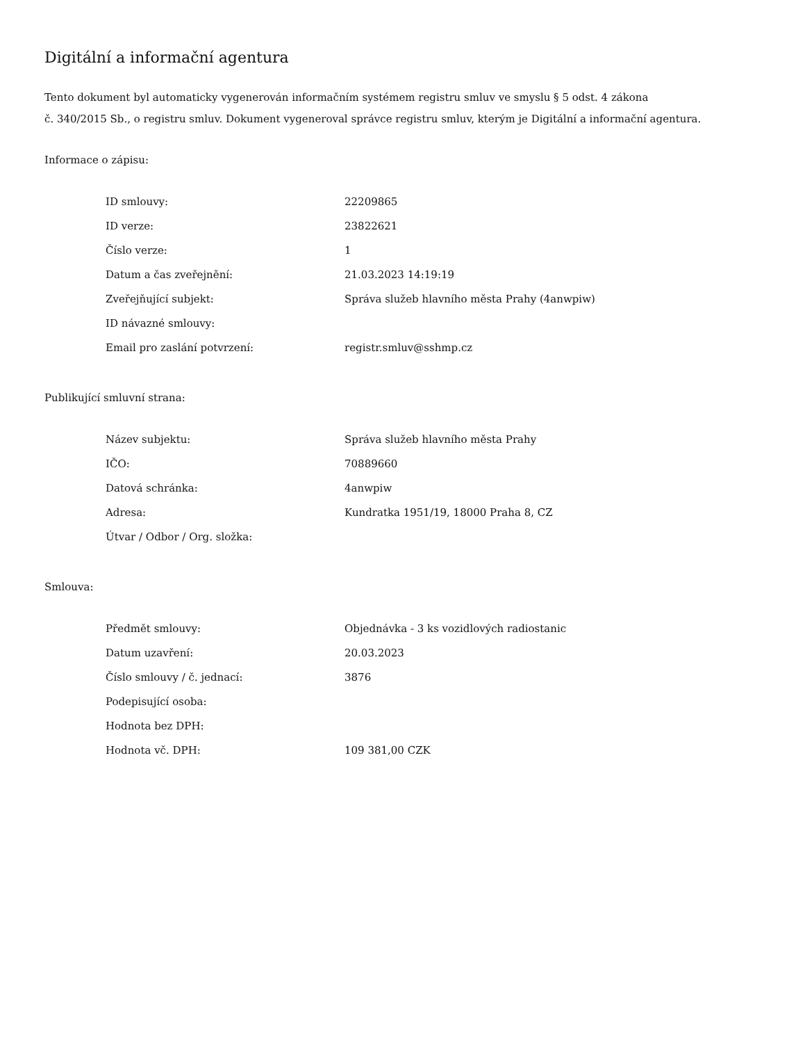Digitální a informační agentura
Tento dokument byl automaticky vygenerován informačním systémem registru smluv ve smyslu § 5 odst. 4 zákona
č. 340/2015 Sb., o registru smluv. Dokument vygeneroval správce registru smluv, kterým je Digitální a informační agentura.
Informace o zápisu:
| ID smlouvy: | 22209865 |
| ID verze: | 23822621 |
| Číslo verze: | 1 |
| Datum a čas zveřejnění: | 21.03.2023 14:19:19 |
| Zveřejňující subjekt: | Správa služeb hlavního města Prahy (4anwpiw) |
| ID návazné smlouvy: | |
| Email pro zaslání potvrzení: | registr.smluv@sshmp.cz |
Publikující smluvní strana:
| Název subjektu: | Správa služeb hlavního města Prahy |
| IČO: | 70889660 |
| Datová schránka: | 4anwpiw |
| Adresa: | Kundratka 1951/19, 18000 Praha 8, CZ |
| Útvar / Odbor / Org. složka: | |
Smlouva:
| Předmět smlouvy: | Objednávka - 3 ks vozidlových radiostanic |
| Datum uzavření: | 20.03.2023 |
| Číslo smlouvy / č. jednací: | 3876 |
| Podepisující osoba: | |
| Hodnota bez DPH: | |
| Hodnota vč. DPH: | 109 381,00 CZK |